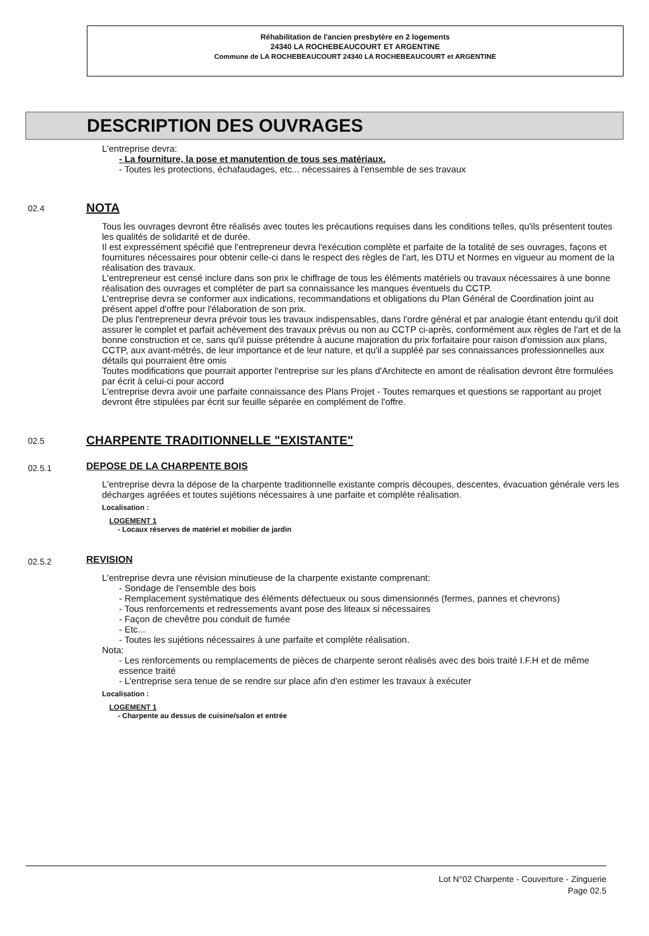Réhabilitation de l'ancien presbytère en 2 logements
24340 LA ROCHEBEAUCOURT ET ARGENTINE
Commune de LA ROCHEBEAUCOURT 24340 LA ROCHEBEAUCOURT et ARGENTINE
DESCRIPTION DES OUVRAGES
L'entreprise devra:
- La fourniture, la pose et manutention de tous ses matériaux.
- Toutes les protections, échafaudages, etc... nécessaires à l'ensemble de ses travaux
02.4 NOTA
Tous les ouvrages devront être réalisés avec toutes les précautions requises dans les conditions telles, qu'ils présentent toutes les qualités de solidarité et de durée.
Il est expressément spécifié que l'entrepreneur devra l'exécution complète et parfaite de la totalité de ses ouvrages, façons et fournitures nécessaires pour obtenir celle-ci dans le respect des règles de l'art, les DTU et Normes en vigueur au moment de la réalisation des travaux.
L'entrepreneur est censé inclure dans son prix le chiffrage de tous les éléments matériels ou travaux nécessaires à une bonne réalisation des ouvrages et compléter de part sa connaissance les manques éventuels du CCTP.
L'entreprise devra se conformer aux indications, recommandations et obligations du Plan Général de Coordination joint au présent appel d'offre pour l'élaboration de son prix.
De plus l'entrepreneur devra prévoir tous les travaux indispensables, dans l'ordre général et par analogie étant entendu qu'il doit assurer le complet et parfait achèvement des travaux prévus ou non au CCTP ci-après, conformément aux règles de l'art et de la bonne construction et ce, sans qu'il puisse prétendre à aucune majoration du prix forfaitaire pour raison d'omission aux plans, CCTP, aux avant-métrés, de leur importance et de leur nature, et qu'il a suppléé par ses connaissances professionnelles aux détails qui pourraient être omis
Toutes modifications que pourrait apporter l'entreprise sur les plans d'Architecte en amont de réalisation devront être formulées par écrit à celui-ci pour accord
L'entreprise devra avoir une parfaite connaissance des Plans Projet - Toutes remarques et questions se rapportant au projet devront être stipulées par écrit sur feuille séparée en complément de l'offre.
02.5 CHARPENTE TRADITIONNELLE "EXISTANTE"
02.5.1 DEPOSE DE LA CHARPENTE BOIS
L'entreprise devra la dépose de la charpente traditionnelle existante compris découpes, descentes, évacuation générale vers les décharges agréées et toutes sujétions nécessaires à une parfaite et complète réalisation.
Localisation :
LOGEMENT 1
- Locaux réserves de matériel et mobilier de jardin
02.5.2 REVISION
L'entreprise devra une révision minutieuse de la charpente existante comprenant:
- Sondage de l'ensemble des bois
- Remplacement systématique des éléments défectueux ou sous dimensionnés (fermes, pannes et chevrons)
- Tous renforcements et redressements avant pose des liteaux si nécessaires
- Façon de chevêtre pou conduit de fumée
- Etc...
- Toutes les sujétions nécessaires à une parfaite et complète réalisation.
Nota:
- Les renforcements ou remplacements de pièces de charpente seront réalisés avec des bois traité I.F.H et de même essence traité
- L'entreprise sera tenue de se rendre sur place afin d'en estimer les travaux à exécuter
Localisation :
LOGEMENT 1
- Charpente au dessus de cuisine/salon et entrée
Lot N°02 Charpente - Couverture - Zinguerie
Page 02.5